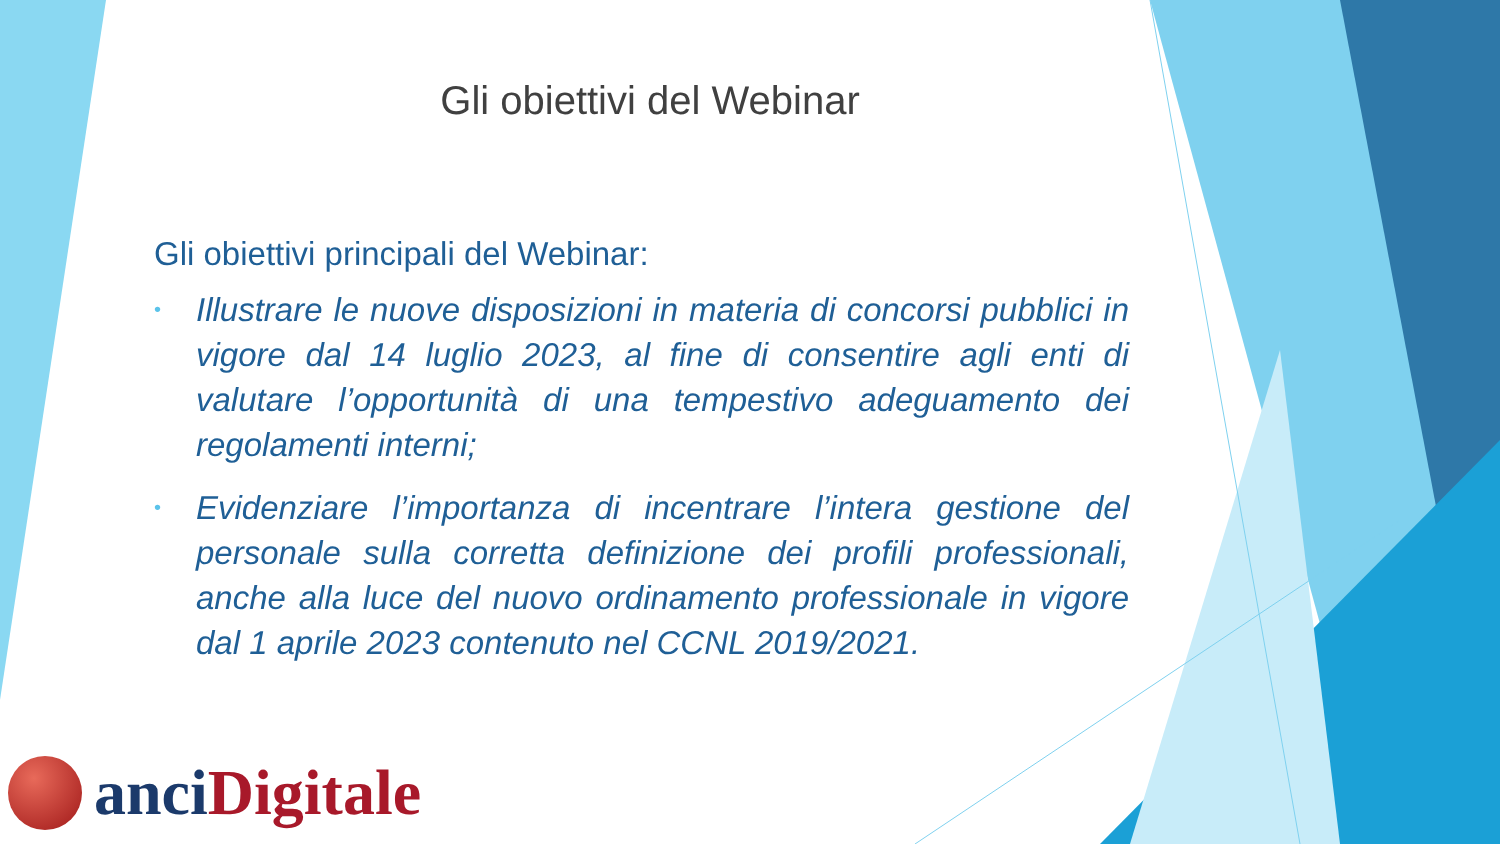Gli obiettivi del Webinar
Gli obiettivi principali del Webinar:
• Illustrare le nuove disposizioni in materia di concorsi pubblici in vigore dal 14 luglio 2023, al fine di consentire agli enti di valutare l’opportunità di una tempestivo adeguamento dei regolamenti interni;
• Evidenziare l’importanza di incentrare l’intera gestione del personale sulla corretta definizione dei profili professionali, anche alla luce del nuovo ordinamento professionale in vigore dal 1 aprile 2023 contenuto nel CCNL 2019/2021.
anci Digitale